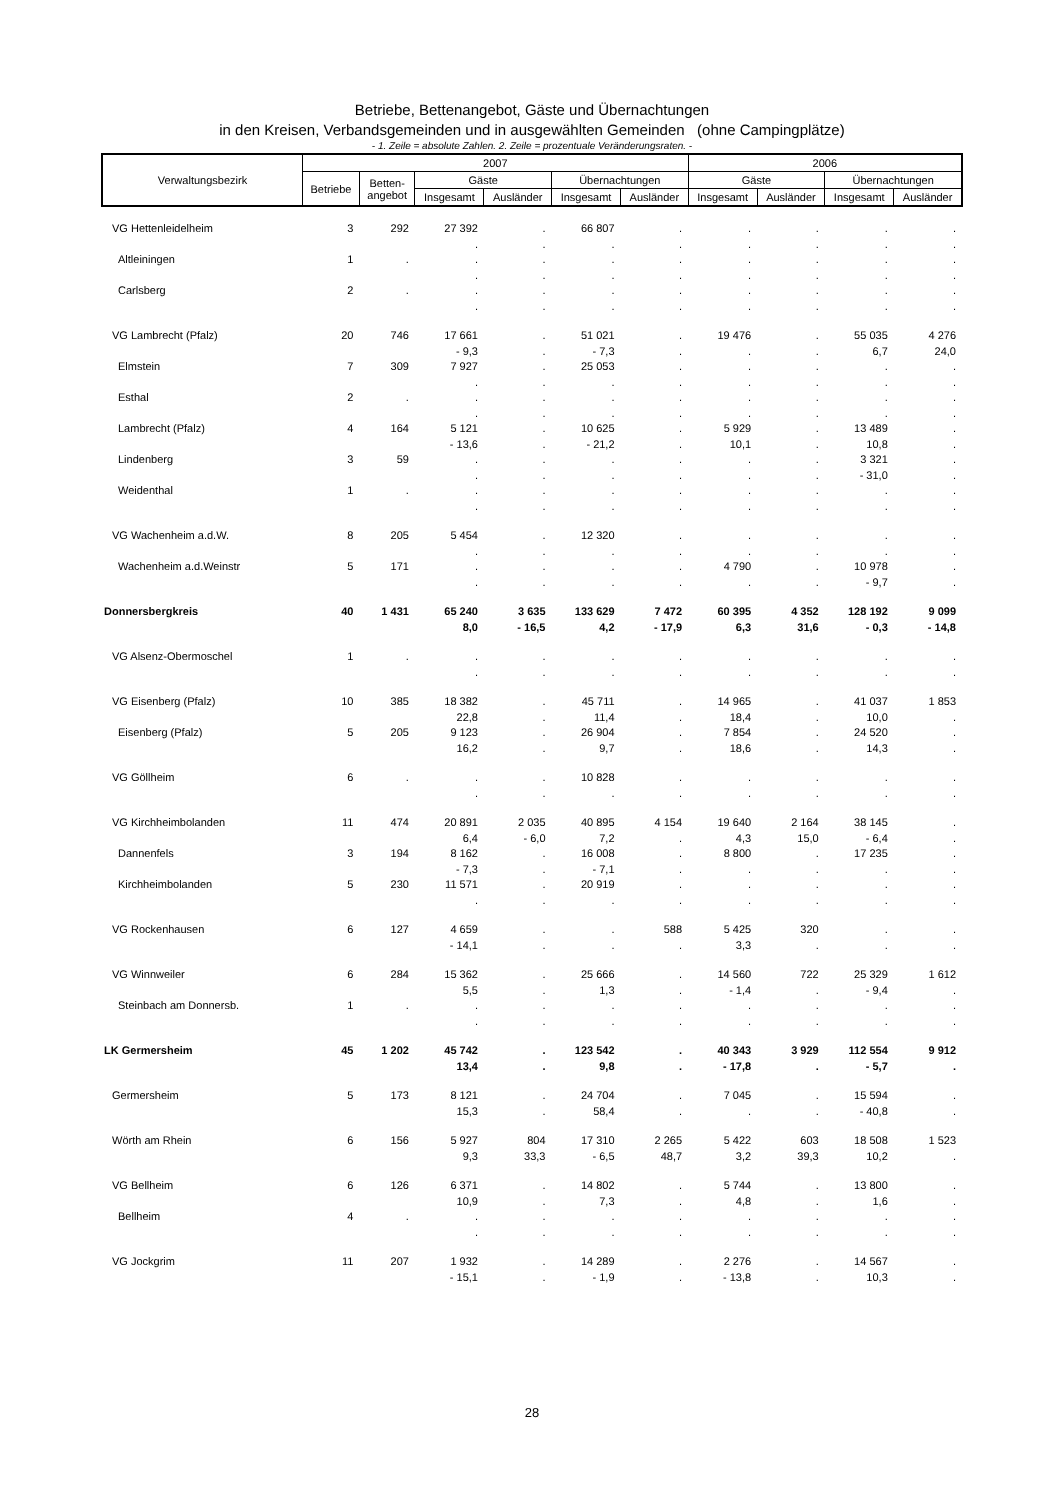Betriebe, Bettenangebot, Gäste und Übernachtungen
in den Kreisen, Verbandsgemeinden und in ausgewählten Gemeinden (ohne Campingplätze)
- 1. Zeile = absolute Zahlen. 2. Zeile = prozentuale Veränderungsraten. -
| Verwaltungsbezirk | 2007 | | | | | | 2006 | | | |
| --- | --- | --- | --- | --- | --- | --- | --- | --- | --- | --- |
| | Betriebe | Betten- angebot | Gäste | | Übernachtungen | | Gäste | | Übernachtungen | |
| | | | Insgesamt | Ausländer | Insgesamt | Ausländer | Insgesamt | Ausländer | Insgesamt | Ausländer |
| VG Hettenleidelheim | 3 | 292 | 27 392 | . | 66 807 | . | . | . | . | . |
| | | | . | . | . | . | . | . | . | . |
| Altleiningen | 1 | . | . | . | . | . | . | . | . | . |
| | | | . | . | . | . | . | . | . | . |
| Carlsberg | 2 | . | . | . | . | . | . | . | . | . |
| | | | . | . | . | . | . | . | . | . |
| VG Lambrecht (Pfalz) | 20 | 746 | 17 661 | . | 51 021 | . | 19 476 | . | 55 035 | 4 276 |
| | | | - 9,3 | . | - 7,3 | . | . | . | 6,7 | 24,0 |
| Elmstein | 7 | 309 | 7 927 | . | 25 053 | . | . | . | . | . |
| | | | . | . | . | . | . | . | . | . |
| Esthal | 2 | . | . | . | . | . | . | . | . | . |
| | | | . | . | . | . | . | . | . | . |
| Lambrecht (Pfalz) | 4 | 164 | 5 121 | . | 10 625 | . | 5 929 | . | 13 489 | . |
| | | | - 13,6 | . | - 21,2 | . | 10,1 | . | 10,8 | . |
| Lindenberg | 3 | 59 | . | . | . | . | . | . | 3 321 | . |
| | | | . | . | . | . | . | . | - 31,0 | . |
| Weidenthal | 1 | . | . | . | . | . | . | . | . | . |
| | | | . | . | . | . | . | . | . | . |
| VG Wachenheim a.d.W. | 8 | 205 | 5 454 | . | 12 320 | . | . | . | . | . |
| | | | . | . | . | . | . | . | . | . |
| Wachenheim a.d.Weinstr | 5 | 171 | . | . | . | . | 4 790 | . | 10 978 | . |
| | | | . | . | . | . | . | . | - 9,7 | . |
| Donnersbergkreis | 40 | 1 431 | 65 240 | 3 635 | 133 629 | 7 472 | 60 395 | 4 352 | 128 192 | 9 099 |
| | | | 8,0 | - 16,5 | 4,2 | - 17,9 | 6,3 | 31,6 | - 0,3 | - 14,8 |
| VG Alsenz-Obermoschel | 1 | . | . | . | . | . | . | . | . | . |
| | | | . | . | . | . | . | . | . | . |
| VG Eisenberg (Pfalz) | 10 | 385 | 18 382 | . | 45 711 | . | 14 965 | . | 41 037 | 1 853 |
| | | | 22,8 | . | 11,4 | . | 18,4 | . | 10,0 | . |
| Eisenberg (Pfalz) | 5 | 205 | 9 123 | . | 26 904 | . | 7 854 | . | 24 520 | . |
| | | | 16,2 | . | 9,7 | . | 18,6 | . | 14,3 | . |
| VG Göllheim | 6 | . | . | . | 10 828 | . | . | . | . | . |
| | | | . | . | . | . | . | . | . | . |
| VG Kirchheimbolanden | 11 | 474 | 20 891 | 2 035 | 40 895 | 4 154 | 19 640 | 2 164 | 38 145 | . |
| | | | 6,4 | - 6,0 | 7,2 | . | 4,3 | 15,0 | - 6,4 | . |
| Dannenfels | 3 | 194 | 8 162 | . | 16 008 | . | 8 800 | . | 17 235 | . |
| | | | - 7,3 | . | - 7,1 | . | . | . | . | . |
| Kirchheimbolanden | 5 | 230 | 11 571 | . | 20 919 | . | . | . | . | . |
| | | | . | . | . | . | . | . | . | . |
| VG Rockenhausen | 6 | 127 | 4 659 | . | . | 588 | 5 425 | 320 | . | . |
| | | | - 14,1 | . | . | . | 3,3 | . | . | . |
| VG Winnweiler | 6 | 284 | 15 362 | . | 25 666 | . | 14 560 | 722 | 25 329 | 1 612 |
| | | | 5,5 | . | 1,3 | . | - 1,4 | . | - 9,4 | . |
| Steinbach am Donnersb. | 1 | . | . | . | . | . | . | . | . | . |
| | | | . | . | . | . | . | . | . | . |
| LK Germersheim | 45 | 1 202 | 45 742 | . | 123 542 | . | 40 343 | 3 929 | 112 554 | 9 912 |
| | | | 13,4 | . | 9,8 | . | - 17,8 | . | - 5,7 | . |
| Germersheim | 5 | 173 | 8 121 | . | 24 704 | . | 7 045 | . | 15 594 | . |
| | | | 15,3 | . | 58,4 | . | . | . | - 40,8 | . |
| Wörth am Rhein | 6 | 156 | 5 927 | 804 | 17 310 | 2 265 | 5 422 | 603 | 18 508 | 1 523 |
| | | | 9,3 | 33,3 | - 6,5 | 48,7 | 3,2 | 39,3 | 10,2 | . |
| VG Bellheim | 6 | 126 | 6 371 | . | 14 802 | . | 5 744 | . | 13 800 | . |
| | | | 10,9 | . | 7,3 | . | 4,8 | . | 1,6 | . |
| Bellheim | 4 | . | . | . | . | . | . | . | . | . |
| | | | . | . | . | . | . | . | . | . |
| VG Jockgrim | 11 | 207 | 1 932 | . | 14 289 | . | 2 276 | . | 14 567 | . |
| | | | - 15,1 | . | - 1,9 | . | - 13,8 | . | 10,3 | . |
28